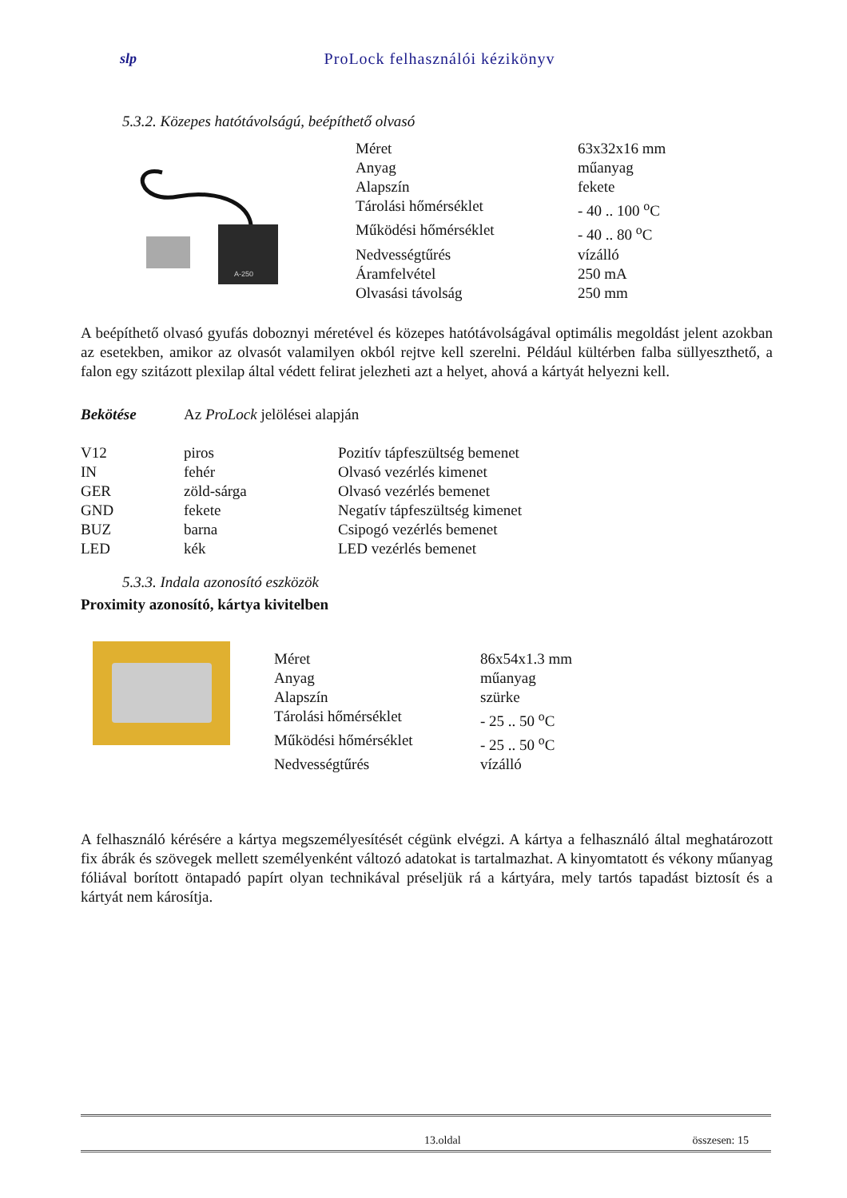slp ProLock felhasználói kézikönyv
5.3.2. Közepes hatótávolságú, beépíthető olvasó
A-250
| Méret | 63x32x16 mm |
| Anyag | műanyag |
| Alapszín | fekete |
| Tárolási hőmérséklet | - 40 .. 100 <sup>o</sup>C |
| Működési hőmérséklet | - 40 .. 80 <sup>o</sup>C |
| Nedvességtűrés | vízálló |
| Áramfelvétel | 250 mA |
| Olvasási távolság | 250 mm |
A beépíthető olvasó gyufás doboznyi méretével és közepes hatótávolságával optimális megoldást jelent azokban az esetekben, amikor az olvasót valamilyen okból rejtve kell szerelni. Például kültérben falba süllyeszthető, a falon egy szitázott plexilap által védett felirat jelezheti azt a helyet, ahová a kártyát helyezni kell.
Bekötése Az ProLock jelölései alapján
| V12 | piros | Pozitív tápfeszültség bemenet |
| IN | fehér | Olvasó vezérlés kimenet |
| GER | zöld-sárga | Olvasó vezérlés bemenet |
| GND | fekete | Negatív tápfeszültség kimenet |
| BUZ | barna | Csipogó vezérlés bemenet |
| LED | kék | LED vezérlés bemenet |
5.3.3. Indala azonosító eszközök
Proximity azonosító, kártya kivitelben
| Méret | 86x54x1.3 mm |
| Anyag | műanyag |
| Alapszín | szürke |
| Tárolási hőmérséklet | - 25 .. 50 <sup>o</sup>C |
| Működési hőmérséklet | - 25 .. 50 <sup>o</sup>C |
| Nedvességtűrés | vízálló |
A felhasználó kérésére a kártya megszemélyesítését cégünk elvégzi. A kártya a felhasználó által meghatározott fix ábrák és szövegek mellett személyenként változó adatokat is tartalmazhat. A kinyomtatott és vékony műanyag fóliával borított öntapadó papírt olyan technikával préseljük rá a kártyára, mely tartós tapadást biztosít és a kártyát nem károsítja.
13.oldal összesen: 15